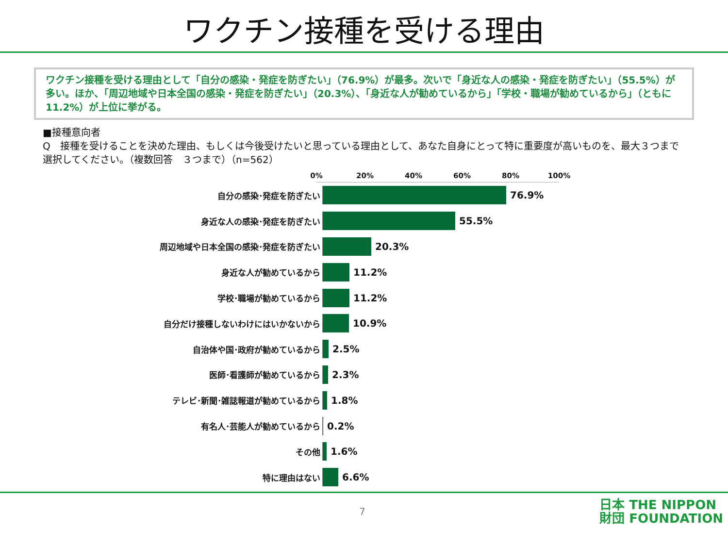ワクチン接種を受ける理由
ワクチン接種を受ける理由として「自分の感染・発症を防ぎたい」（76.9%）が最多。次いで「身近な人の感染・発症を防ぎたい」（55.5%）が多い。ほか、「周辺地域や日本全国の感染・発症を防ぎたい」（20.3%）、「身近な人が勧めているから」「学校・職場が勧めているから」（ともに11.2%）が上位に挙がる。
■接種意向者
Q　接種を受けることを決めた理由、もしくは今後受けたいと思っている理由として、あなた自身にとって特に重要度が高いものを、最大３つまで選択してください。（複数回答　３つまで）（n=562）
0% 20% 40% 60% 80% 100%
自分の感染･発症を防ぎたい
76.9%
身近な人の感染･発症を防ぎたい
55.5%
周辺地域や日本全国の感染･発症を防ぎたい
20.3%
身近な人が勧めているから
11.2%
学校･職場が勧めているから
11.2%
自分だけ接種しないわけにはいかないから
10.9%
自治体や国･政府が勧めているから
2.5%
医師･看護師が勧めているから
2.3%
テレビ･新聞･雑誌報道が勧めているから
1.8%
有名人･芸能人が勧めているから
0.2%
その他
1.6%
特に理由はない
6.6%
7
日本 THE NIPPON
財団 FOUNDATION